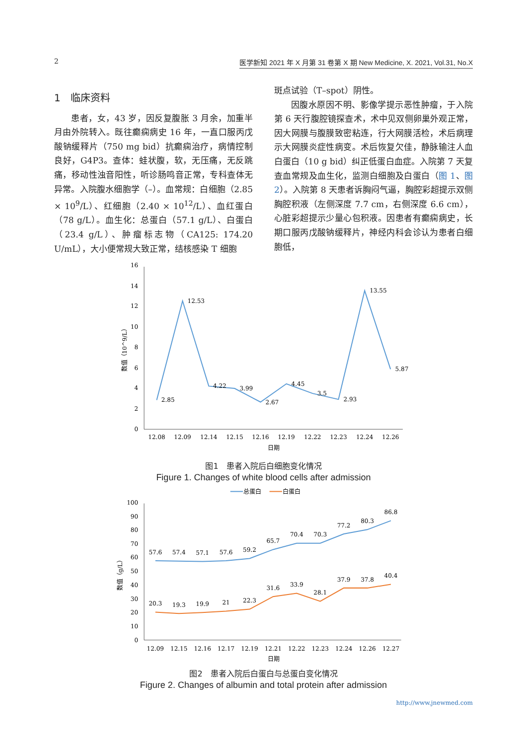2 医学新知 2021 年 X 月第 31 卷第 X 期 New Medicine, X. 2021, Vol.31, No.X
1　临床资料
患者，女，43 岁，因反复腹胀 3 月余，加重半月由外院转入。既往癫痫病史 16 年，一直口服丙戊酸钠缓释片（750 mg bid）抗癫痫治疗，病情控制良好，G4P3。查体：蛙状腹，软，无压痛，无反跳痛，移动性浊音阳性，听诊肠鸣音正常，专科查体无异常。入院腹水细胞学（–）。血常规：白细胞（2.85 × 10<sup>9</sup>/L）、红细胞（2.40 × 10<sup>12</sup>/L）、血红蛋白（78 g/L）。血生化：总蛋白（57.1 g/L）、白蛋白（23.4 g/L）、肿瘤标志物（CA125: 174.20 U/mL），大小便常规大致正常，结核感染 T 细胞
斑点试验（T–spot）阴性。
因腹水原因不明、影像学提示恶性肿瘤，于入院第 6 天行腹腔镜探查术，术中见双侧卵巢外观正常，因大网膜与腹膜致密粘连，行大网膜活检，术后病理示大网膜炎症性病变。术后恢复欠佳，静脉输注人血白蛋白（10 g bid）纠正低蛋白血症。入院第 7 天复查血常规及血生化，监测白细胞及白蛋白（图 1、图 2）。入院第 8 天患者诉胸闷气逼，胸腔彩超提示双侧胸腔积液（左侧深度 7.7 cm，右侧深度 6.6 cm），心脏彩超提示少量心包积液。因患者有癫痫病史，长期口服丙戊酸钠缓释片，神经内科会诊认为患者白细胞低，
0
2
4
6
8
10
12
14
16
数值（10^9/L）
2.85
12.53
4.22
3.99
2.67
4.45
3.5
2.93
13.55
5.87
12.08
12.09
12.14
12.15
12.16
12.19
12.22
12.23
12.24
12.26
日期
图1　患者入院后白细胞变化情况
Figure 1. Changes of white blood cells after admission
总蛋白
白蛋白
0
10
20
30
40
50
60
70
80
90
100
数值（g/L）
57.6
57.4
57.1
57.6
59.2
65.7
70.4
70.3
77.2
80.3
86.8
20.3
19.3
19.9
21
22.3
31.6
33.9
28.1
37.9
37.8
40.4
12.09
12.15
12.16
12.17
12.19
12.21
12.22
12.23
12.24
12.26
12.27
日期
图2　患者入院后白蛋白与总蛋白变化情况
Figure 2. Changes of albumin and total protein after admission
http://www.jnewmed.com